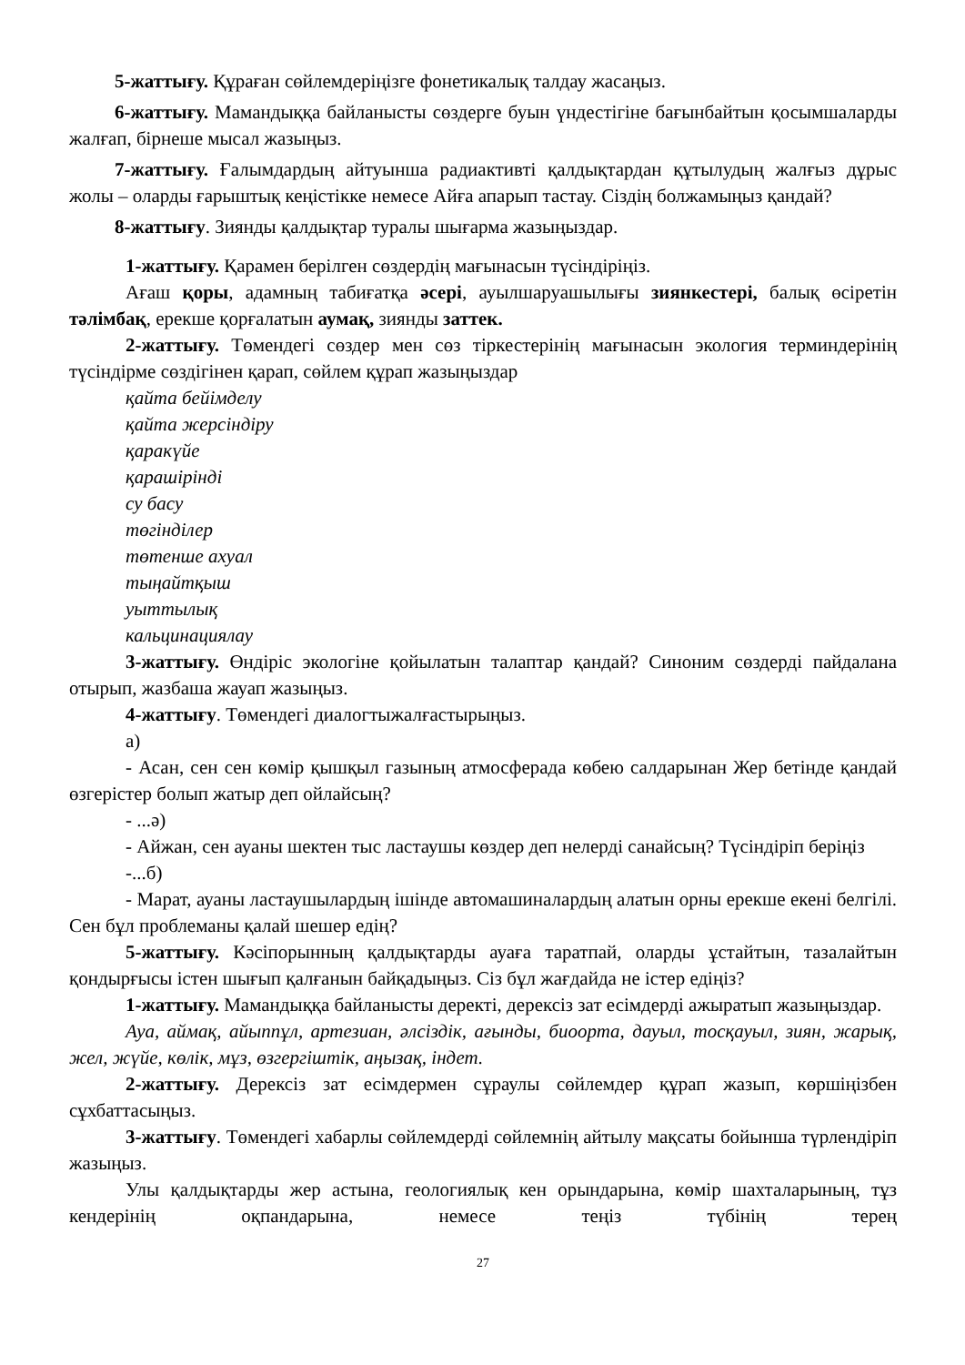5-жаттығу. Құраған сөйлемдеріңізге фонетикалық талдау жасаңыз.
6-жаттығу. Мамандыққа байланысты сөздерге буын үндестігіне бағынбайтын қосымшаларды жалғап, бірнеше мысал жазыңыз.
7-жаттығу. Ғалымдардың айтуынша радиактивті қалдықтардан құтылудың жалғыз дұрыс жолы – оларды ғарыштық кеңістікке немесе Айға апарып тастау. Сіздің болжамыңыз қандай?
8-жаттығу. Зиянды қалдықтар туралы шығарма жазыңыздар.
1-жаттығу. Қарамен берілген сөздердің мағынасын түсіндіріңіз.
Ағаш қоры, адамның табиғатқа әсері, ауылшаруашылығы зиянкестері, балық өсіретін тәлімбақ, ерекше қорғалатын аумақ, зиянды заттек.
2-жаттығу. Төмендегі сөздер мен сөз тіркестерінің мағынасын экология терминдерінің түсіндірме сөздігінен қарап, сөйлем құрап жазыңыздар
қайта бейімделу
қайта жерсіндіру
қаракүйе
қарашірінді
су басу
төгінділер
төтенше ахуал
тыңайтқыш
уыттылық
кальцинациялау
3-жаттығу. Өндіріс экологіне қойылатын талаптар қандай? Синоним сөздерді пайдалана отырып, жазбаша жауап жазыңыз.
4-жаттығу. Төмендегі диалогтыжалғастырыңыз.
а)
- Асан, сен сен көмір қышқыл газының атмосферада көбею салдарынан Жер бетінде қандай өзгерістер болып жатыр деп ойлайсың?
- ...ә)
- Айжан, сен ауаны шектен тыс ластаушы көздер деп нелерді санайсың? Түсіндіріп беріңіз
-...б)
- Марат, ауаны ластаушылардың ішінде автомашиналардың алатын орны ерекше екені белгілі. Сен бұл проблеманы қалай шешер едің?
5-жаттығу. Кәсіпорынның қалдықтарды ауаға таратпай, оларды ұстайтын, тазалайтын қондырғысы істен шығып қалғанын байқадыңыз. Сіз бұл жағдайда не істер едіңіз?
1-жаттығу. Мамандыққа байланысты деректі, дерексіз зат есімдерді ажыратып жазыңыздар.
Ауа, аймақ, айыппұл, артезиан, әлсіздік, ағынды, биоорта, дауыл, тосқауыл, зиян, жарық, жел, жүйе, көлік, мұз, өзгергіштік, аңызақ, індет.
2-жаттығу. Дерексіз зат есімдермен сұраулы сөйлемдер құрап жазып, көршіңізбен сұхбаттасыңыз.
3-жаттығу. Төмендегі хабарлы сөйлемдерді сөйлемнің айтылу мақсаты бойынша түрлендіріп жазыңыз.
Улы қалдықтарды жер астына, геологиялық кен орындарына, көмір шахталарының, тұз кендерінің оқпандарына, немесе теңіз түбінің терең
27